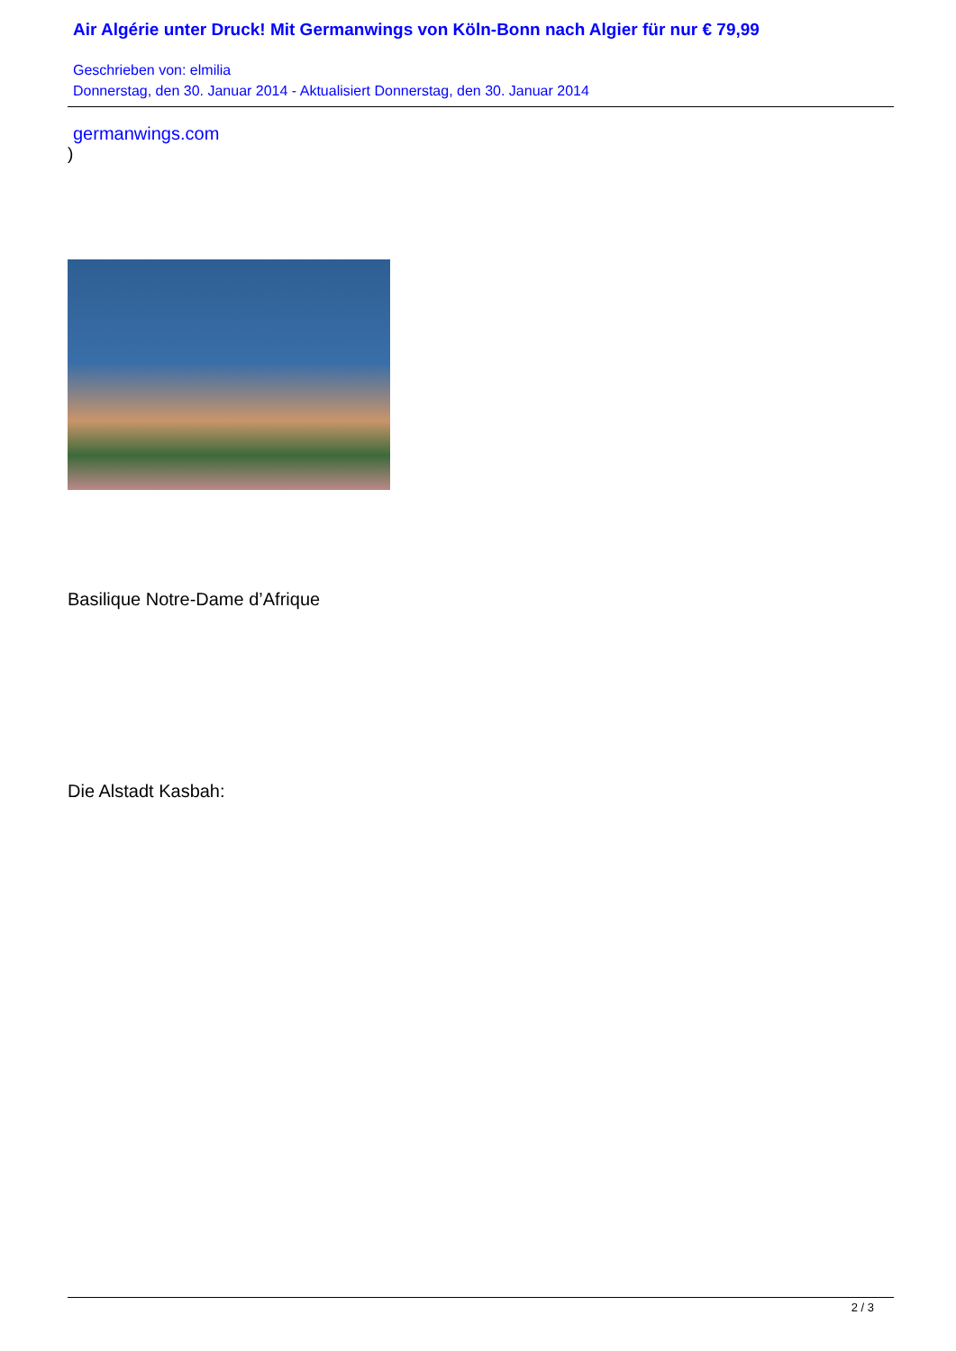Air Algérie unter Druck! Mit Germanwings von Köln-Bonn nach Algier für nur € 79,99
Geschrieben von: elmilia
Donnerstag, den 30. Januar 2014 - Aktualisiert Donnerstag, den 30. Januar 2014
germanwings.com
)
Basilique Notre-Dame d’Afrique
Die Alstadt Kasbah:
2 / 3